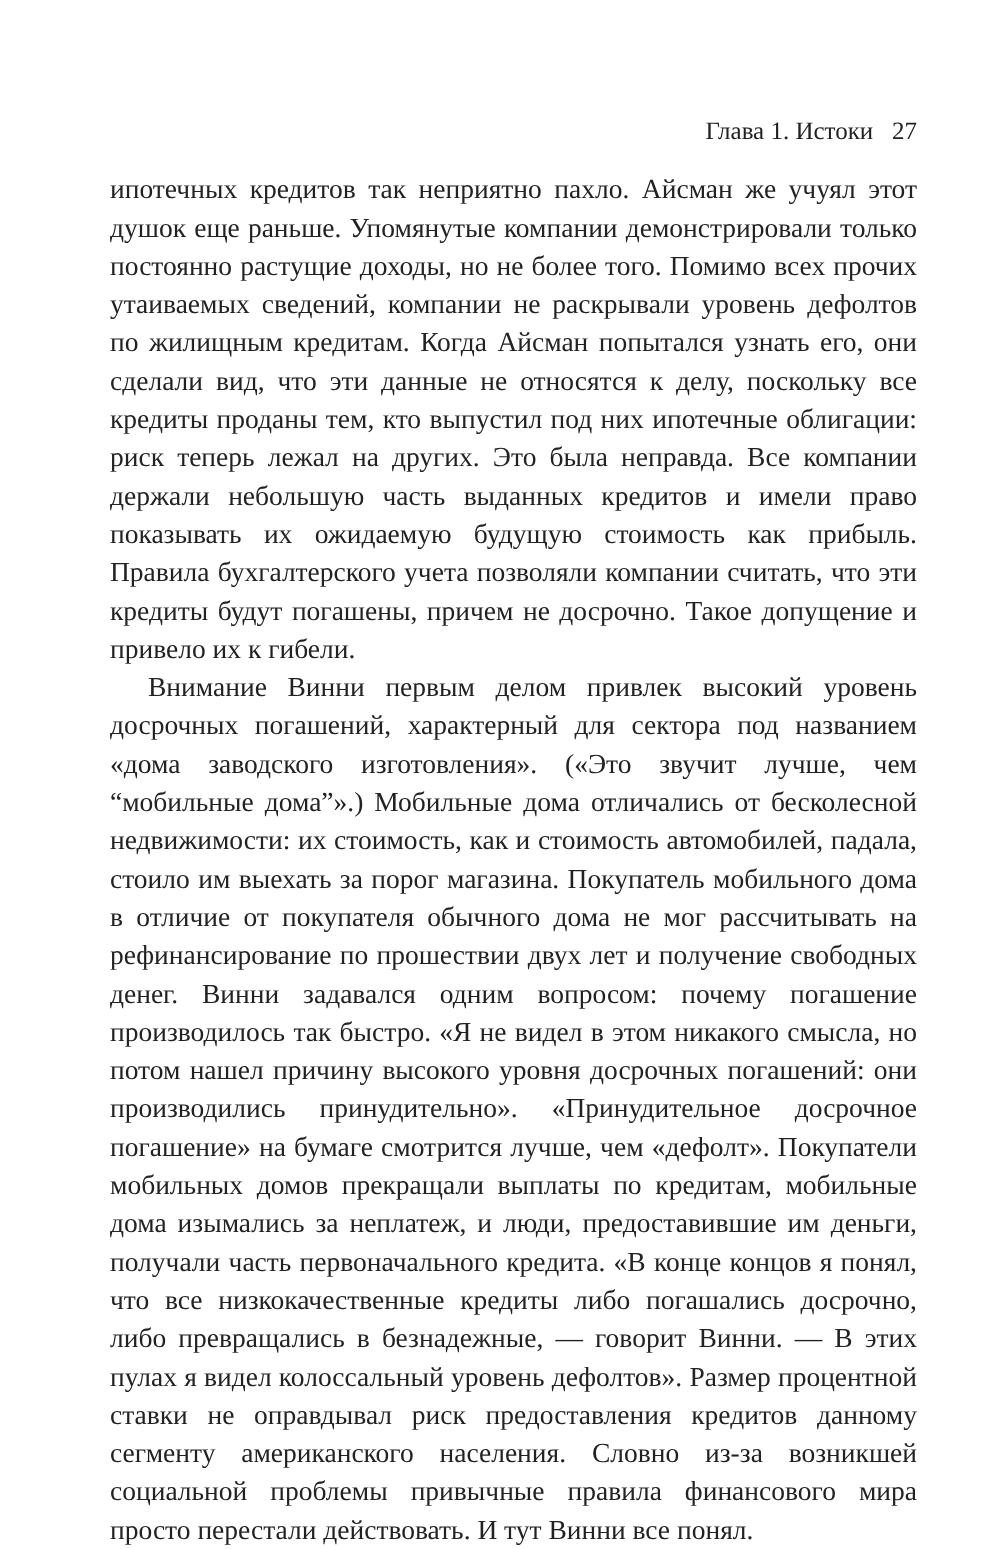Глава 1. Истоки 27
ипотечных кредитов так неприятно пахло. Айсман же учуял этот душок еще раньше. Упомянутые компании демонстрировали только постоянно растущие доходы, но не более того. Помимо всех прочих утаиваемых сведений, компании не раскрывали уровень дефолтов по жилищным кредитам. Когда Айсман попытался узнать его, они сделали вид, что эти данные не относятся к делу, поскольку все кредиты проданы тем, кто выпустил под них ипотечные облигации: риск теперь лежал на других. Это была неправда. Все компании держали небольшую часть выданных кредитов и имели право показывать их ожидаемую будущую стоимость как прибыль. Правила бухгалтерского учета позволяли компании считать, что эти кредиты будут погашены, причем не досрочно. Такое допущение и привело их к гибели.
Внимание Винни первым делом привлек высокий уровень досрочных погашений, характерный для сектора под названием «дома заводского изготовления». («Это звучит лучше, чем “мобильные дома”».) Мобильные дома отличались от бесколесной недвижимости: их стоимость, как и стоимость автомобилей, падала, стоило им выехать за порог магазина. Покупатель мобильного дома в отличие от покупателя обычного дома не мог рассчитывать на рефинансирование по прошествии двух лет и получение свободных денег. Винни задавался одним вопросом: почему погашение производилось так быстро. «Я не видел в этом никакого смысла, но потом нашел причину высокого уровня досрочных погашений: они производились принудительно». «Принудительное досрочное погашение» на бумаге смотрится лучше, чем «дефолт». Покупатели мобильных домов прекращали выплаты по кредитам, мобильные дома изымались за неплатеж, и люди, предоставившие им деньги, получали часть первоначального кредита. «В конце концов я понял, что все низкокачественные кредиты либо погашались досрочно, либо превращались в безнадежные, — говорит Винни. — В этих пулах я видел колоссальный уровень дефолтов». Размер процентной ставки не оправдывал риск предоставления кредитов данному сегменту американского населения. Словно из-за возникшей социальной проблемы привычные правила финансового мира просто перестали действовать. И тут Винни все понял.